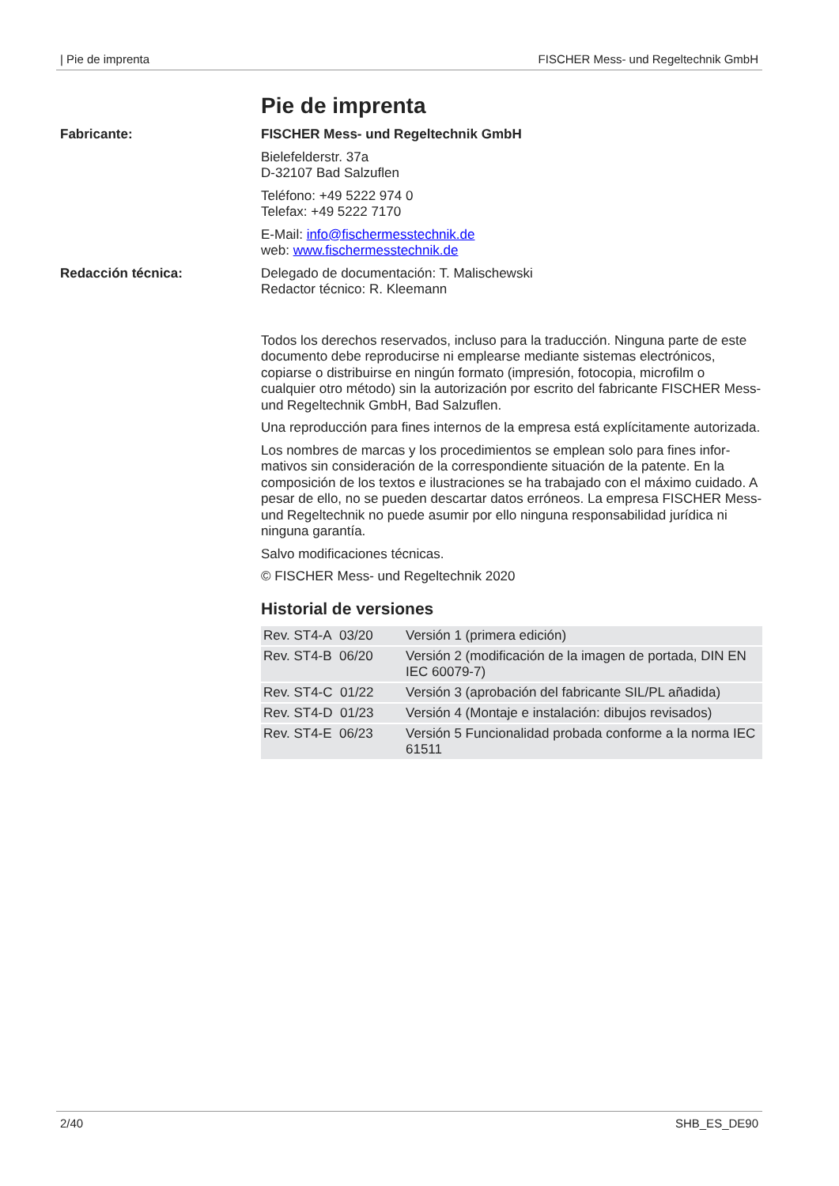| Pie de imprenta FISCHER Mess- und Regeltechnik GmbH
Pie de imprenta
Fabricante: FISCHER Mess- und Regeltechnik GmbH
Bielefelderstr. 37a
D-32107 Bad Salzuflen
Teléfono: +49 5222 974 0
Telefax: +49 5222 7170
E-Mail: info@fischermesstechnik.de
web: www.fischermesstechnik.de
Redacción técnica: Delegado de documentación: T. Malischewski
Redactor técnico: R. Kleemann
Todos los derechos reservados, incluso para la traducción. Ninguna parte de este documento debe reproducirse ni emplearse mediante sistemas electróni­cos, copiarse o distribuirse en ningún formato (impresión, fotocopia, microfilm o cualquier otro método) sin la autorización por escrito del fabricante FISCHER Mess- und Regeltechnik GmbH, Bad Salzuflen.
Una reproducción para fines internos de la empresa está explícitamente autori­zada.
Los nombres de marcas y los procedimientos se emplean solo para fines infor­mativos sin consideración de la correspondiente situación de la patente. En la composición de los textos e ilustraciones se ha trabajado con el máximo cuida­do. A pesar de ello, no se pueden descartar datos erróneos. La empresa FIS­CHER Mess- und Regeltechnik no puede asumir por ello ninguna responsabili­dad jurídica ni ninguna garantía.
Salvo modificaciones técnicas.
© FISCHER Mess- und Regeltechnik 2020
Historial de versiones
| Rev. ST4-A 03/20 | Versión 1 (primera edición) |
| Rev. ST4-B 06/20 | Versión 2 (modificación de la imagen de portada, DIN EN IEC 60079-7) |
| Rev. ST4-C 01/22 | Versión 3 (aprobación del fabricante SIL/PL añadida) |
| Rev. ST4-D 01/23 | Versión 4 (Montaje e instalación: dibujos revisados) |
| Rev. ST4-E 06/23 | Versión 5 Funcionalidad probada conforme a la norma IEC 61511 |
2/40 SHB_ES_DE90